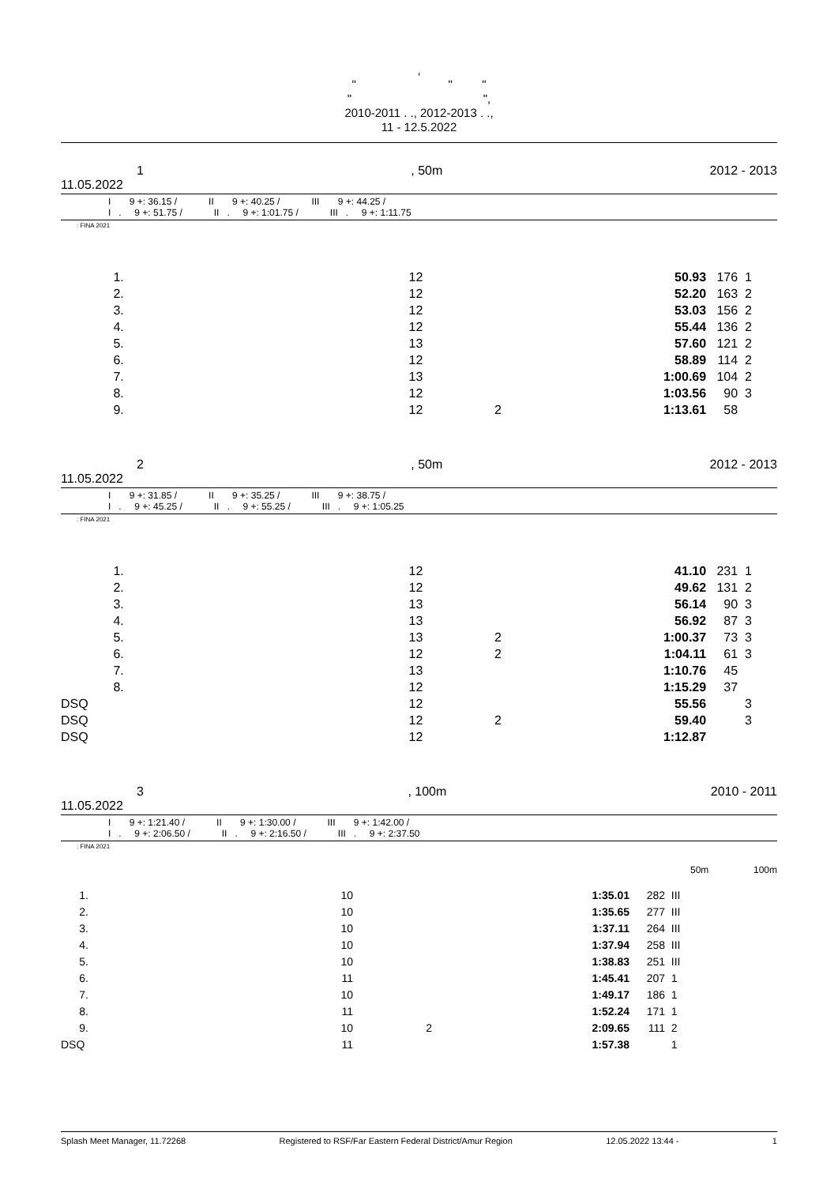,
" " "
" ",
2010-2011 . ., 2012-2013 . .,
11 - 12.5.2022
1, 50m 2012 - 2013
11.05.2022
I 9 +: 36.15 / II 9 +: 40.25 / III 9 +: 44.25 /
I . 9 +: 51.75 / II . 9 +: 1:01.75 / III . 9 +: 1:11.75
: FINA 2021
| 1. | 12 | | 50.93 | 176 | 1 | |
| 2. | 12 | | 52.20 | 163 | 2 | |
| 3. | 12 | | 53.03 | 156 | 2 | |
| 4. | 12 | | 55.44 | 136 | 2 | |
| 5. | 13 | | 57.60 | 121 | 2 | |
| 6. | 12 | | 58.89 | 114 | 2 | |
| 7. | 13 | | 1:00.69 | 104 | 2 | |
| 8. | 12 | | 1:03.56 | 90 | 3 | |
| 9. | 12 | 2 | 1:13.61 | 58 | | |
2, 50m 2012 - 2013
11.05.2022
I 9 +: 31.85 / II 9 +: 35.25 / III 9 +: 38.75 /
I . 9 +: 45.25 / II . 9 +: 55.25 / III . 9 +: 1:05.25
: FINA 2021
| 1. | 12 | | 41.10 | 231 | 1 | |
| 2. | 12 | | 49.62 | 131 | 2 | |
| 3. | 13 | | 56.14 | 90 | 3 | |
| 4. | 13 | | 56.92 | 87 | 3 | |
| 5. | 13 | 2 | 1:00.37 | 73 | 3 | |
| 6. | 12 | 2 | 1:04.11 | 61 | 3 | |
| 7. | 13 | | 1:10.76 | 45 | | |
| 8. | 12 | | 1:15.29 | 37 | | |
| DSQ | 12 | | 55.56 | | 3 | |
| DSQ | 12 | 2 | 59.40 | | 3 | |
| DSQ | 12 | | 1:12.87 | | | |
3, 100m 2010 - 2011
11.05.2022
I 9 +: 1:21.40 / II 9 +: 1:30.00 / III 9 +: 1:42.00 /
I . 9 +: 2:06.50 / II . 9 +: 2:16.50 / III . 9 +: 2:37.50
: FINA 2021
50m 100m
| 1. | 10 | | 1:35.01 | 282 | III |
| 2. | 10 | | 1:35.65 | 277 | III |
| 3. | 10 | | 1:37.11 | 264 | III |
| 4. | 10 | | 1:37.94 | 258 | III |
| 5. | 10 | | 1:38.83 | 251 | III |
| 6. | 11 | | 1:45.41 | 207 | 1 |
| 7. | 10 | | 1:49.17 | 186 | 1 |
| 8. | 11 | | 1:52.24 | 171 | 1 |
| 9. | 10 | 2 | 2:09.65 | 111 | 2 |
| DSQ | 11 | | 1:57.38 | | 1 |
Splash Meet Manager, 11.72268 Registered to RSF/Far Eastern Federal District/Amur Region 12.05.2022 13:44 - 1